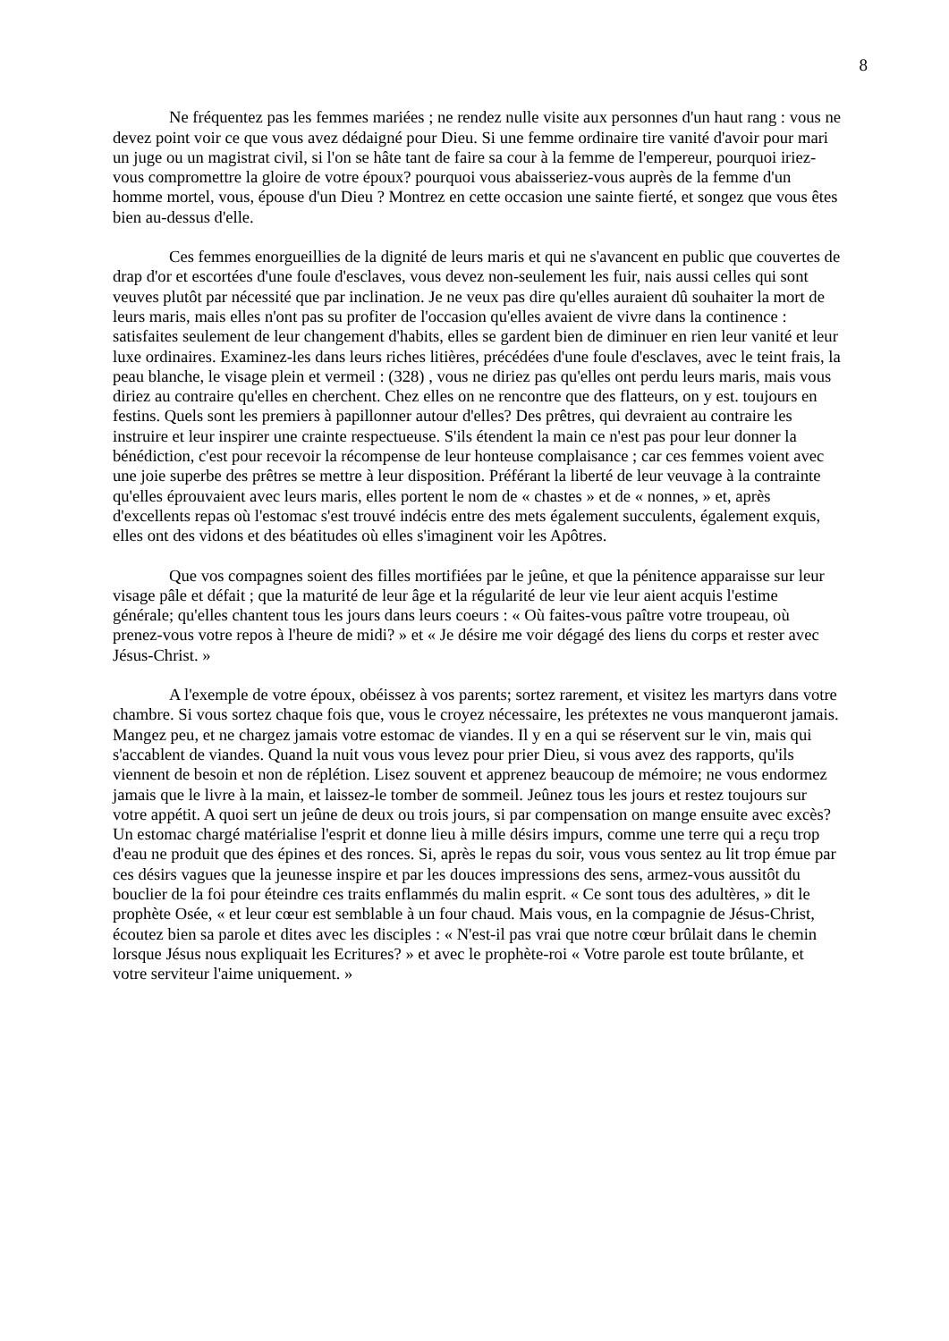8
Ne fréquentez pas les femmes mariées ; ne rendez nulle visite aux personnes d'un haut rang : vous ne devez point voir ce que vous avez dédaigné pour Dieu. Si une femme ordinaire tire vanité d'avoir pour mari un juge ou un magistrat civil, si l'on se hâte tant de faire sa cour à la femme de l'empereur, pourquoi iriez-vous compromettre la gloire de votre époux? pourquoi vous abaisseriez-vous auprès de la femme d'un homme mortel, vous, épouse d'un Dieu ? Montrez en cette occasion une sainte fierté, et songez que vous êtes bien au-dessus d'elle.
Ces femmes enorgueillies de la dignité de leurs maris et qui ne s'avancent en public que couvertes de drap d'or et escortées d'une foule d'esclaves, vous devez non-seulement les fuir, nais aussi celles qui sont veuves plutôt par nécessité que par inclination. Je ne veux pas dire qu'elles auraient dû souhaiter la mort de leurs maris, mais elles n'ont pas su profiter de l'occasion qu'elles avaient de vivre dans la continence : satisfaites seulement de leur changement d'habits, elles se gardent bien de diminuer en rien leur vanité et leur luxe ordinaires. Examinez-les dans leurs riches litières, précédées d'une foule d'esclaves, avec le teint frais, la peau blanche, le visage plein et vermeil : (328) , vous ne diriez pas qu'elles ont perdu leurs maris, mais vous diriez au contraire qu'elles en cherchent. Chez elles on ne rencontre que des flatteurs, on y est. toujours en festins. Quels sont les premiers à papillonner autour d'elles? Des prêtres, qui devraient au contraire les instruire et leur inspirer une crainte respectueuse. S'ils étendent la main ce n'est pas pour leur donner la bénédiction, c'est pour recevoir la récompense de leur honteuse complaisance ; car ces femmes voient avec une joie superbe des prêtres se mettre à leur disposition. Préférant la liberté de leur veuvage à la contrainte qu'elles éprouvaient avec leurs maris, elles portent le nom de « chastes » et de « nonnes, » et, après d'excellents repas où l'estomac s'est trouvé indécis entre des mets également succulents, également exquis, elles ont des vidons et des béatitudes où elles s'imaginent voir les Apôtres.
Que vos compagnes soient des filles mortifiées par le jeûne, et que la pénitence apparaisse sur leur visage pâle et défait ; que la maturité de leur âge et la régularité de leur vie leur aient acquis l'estime générale; qu'elles chantent tous les jours dans leurs coeurs : « Où faites-vous paître votre troupeau, où prenez-vous votre repos à l'heure de midi? » et « Je désire me voir dégagé des liens du corps et rester avec Jésus-Christ. »
A l'exemple de votre époux, obéissez à vos parents; sortez rarement, et visitez les martyrs dans votre chambre. Si vous sortez chaque fois que, vous le croyez nécessaire, les prétextes ne vous manqueront jamais. Mangez peu, et ne chargez jamais votre estomac de viandes. Il y en a qui se réservent sur le vin, mais qui s'accablent de viandes. Quand la nuit vous vous levez pour prier Dieu, si vous avez des rapports, qu'ils viennent de besoin et non de réplétion. Lisez souvent et apprenez beaucoup de mémoire; ne vous endormez jamais que le livre à la main, et laissez-le tomber de sommeil. Jeûnez tous les jours et restez toujours sur votre appétit. A quoi sert un jeûne de deux ou trois jours, si par compensation on mange ensuite avec excès? Un estomac chargé matérialise l'esprit et donne lieu à mille désirs impurs, comme une terre qui a reçu trop d'eau ne produit que des épines et des ronces. Si, après le repas du soir, vous vous sentez au lit trop émue par ces désirs vagues que la jeunesse inspire et par les douces impressions des sens, armez-vous aussitôt du bouclier de la foi pour éteindre ces traits enflammés du malin esprit. « Ce sont tous des adultères, » dit le prophète Osée, « et leur cœur est semblable à un four chaud. Mais vous, en la compagnie de Jésus-Christ, écoutez bien sa parole et dites avec les disciples : « N'est-il pas vrai que notre cœur brûlait dans le chemin lorsque Jésus nous expliquait les Ecritures? » et avec le prophète-roi « Votre parole est toute brûlante, et votre serviteur l'aime uniquement. »